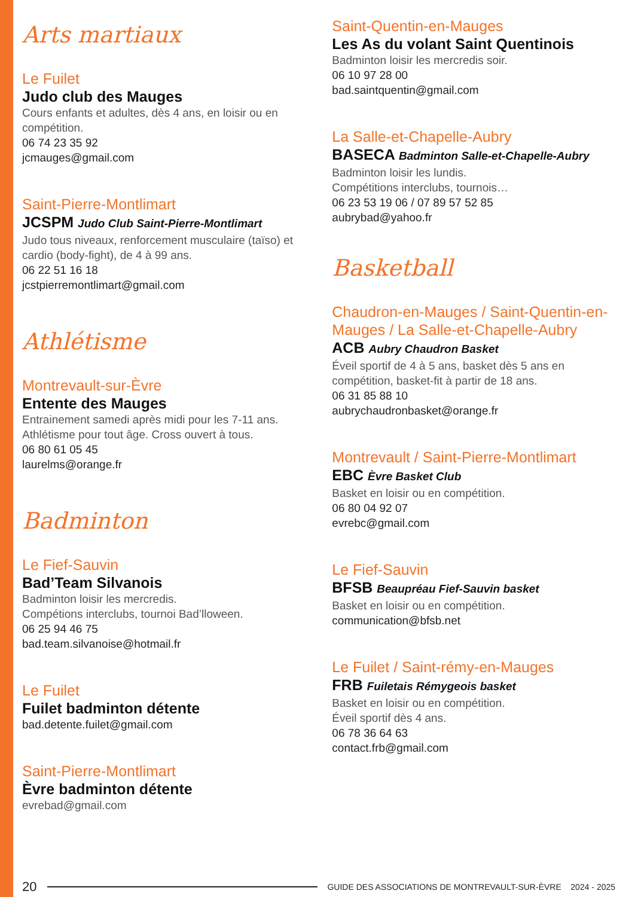Arts martiaux
Le Fuilet
Judo club des Mauges
Cours enfants et adultes, dès 4 ans, en loisir ou en compétition.
06 74 23 35 92
jcmauges@gmail.com
Saint-Pierre-Montlimart
JCSPM Judo Club Saint-Pierre-Montlimart
Judo tous niveaux, renforcement musculaire (taïso) et cardio (body-fight), de 4 à 99 ans.
06 22 51 16 18
jcstpierremontlimart@gmail.com
Athlétisme
Montrevault-sur-Èvre
Entente des Mauges
Entrainement samedi après midi pour les 7-11 ans. Athlétisme pour tout âge. Cross ouvert à tous.
06 80 61 05 45
laurelms@orange.fr
Badminton
Le Fief-Sauvin
Bad’Team Silvanois
Badminton loisir les mercredis.
Compétions interclubs, tournoi Bad’lloween.
06 25 94 46 75
bad.team.silvanoise@hotmail.fr
Le Fuilet
Fuilet badminton détente
bad.detente.fuilet@gmail.com
Saint-Pierre-Montlimart
Èvre badminton détente
evrebad@gmail.com
Saint-Quentin-en-Mauges
Les As du volant Saint Quentinois
Badminton loisir les mercredis soir.
06 10 97 28 00
bad.saintquentin@gmail.com
La Salle-et-Chapelle-Aubry
BASECA Badminton Salle-et-Chapelle-Aubry
Badminton loisir les lundis.
Compétitions interclubs, tournois…
06 23 53 19 06 / 07 89 57 52 85
aubrybad@yahoo.fr
Basketball
Chaudron-en-Mauges / Saint-Quentin-en-Mauges / La Salle-et-Chapelle-Aubry
ACB Aubry Chaudron Basket
Éveil sportif de 4 à 5 ans, basket dès 5 ans en compétition, basket-fit à partir de 18 ans.
06 31 85 88 10
aubrychaudronbasket@orange.fr
Montrevault / Saint-Pierre-Montlimart
EBC Èvre Basket Club
Basket en loisir ou en compétition.
06 80 04 92 07
evrebc@gmail.com
Le Fief-Sauvin
BFSB Beaupréau Fief-Sauvin basket
Basket en loisir ou en compétition.
communication@bfsb.net
Le Fuilet / Saint-rémy-en-Mauges
FRB Fuiletais Rémygeois basket
Basket en loisir ou en compétition.
Éveil sportif dès 4 ans.
06 78 36 64 63
contact.frb@gmail.com
20 GUIDE DES ASSOCIATIONS DE MONTREVAULT-SUR-ÈVRE 2024 - 2025